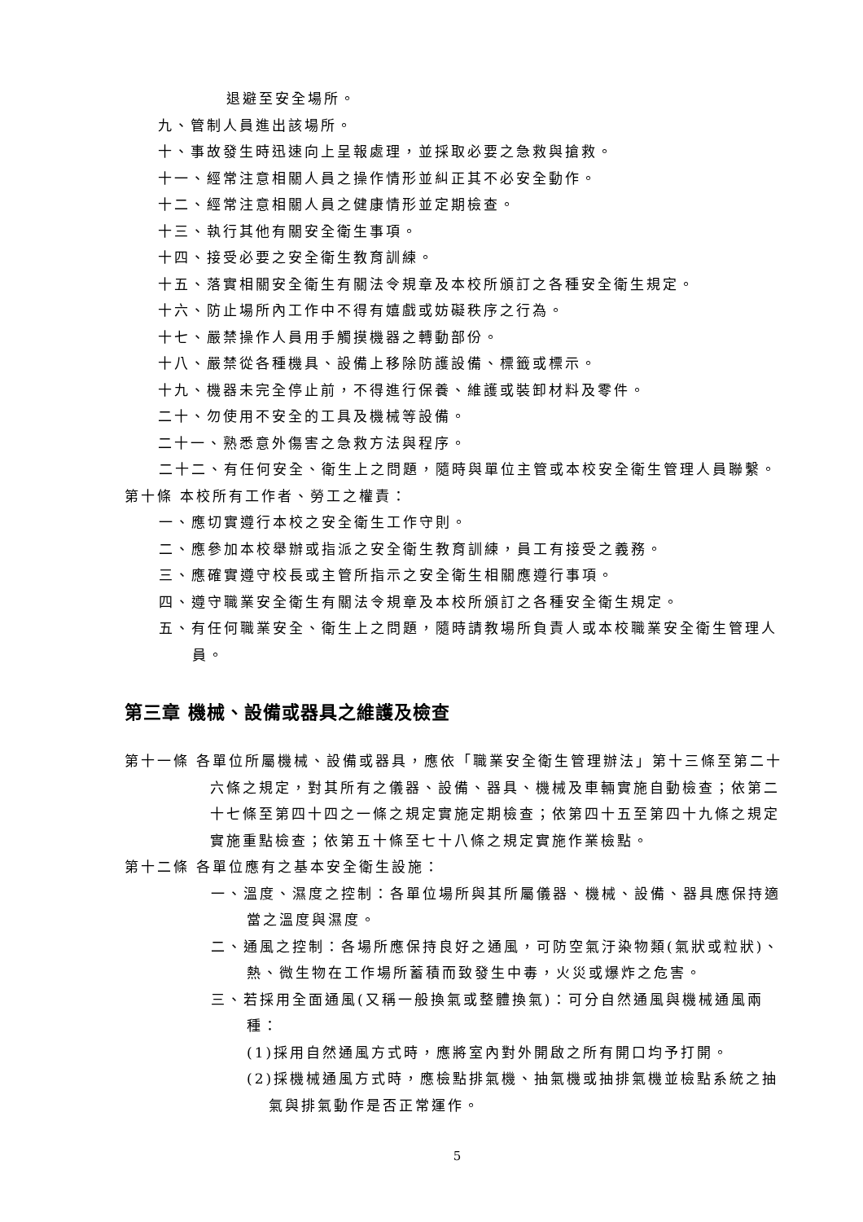退避至安全場所。
九、管制人員進出該場所。
十、事故發生時迅速向上呈報處理，並採取必要之急救與搶救。
十一、經常注意相關人員之操作情形並糾正其不必安全動作。
十二、經常注意相關人員之健康情形並定期檢查。
十三、執行其他有關安全衛生事項。
十四、接受必要之安全衛生教育訓練。
十五、落實相關安全衛生有關法令規章及本校所頒訂之各種安全衛生規定。
十六、防止場所內工作中不得有嬉戲或妨礙秩序之行為。
十七、嚴禁操作人員用手觸摸機器之轉動部份。
十八、嚴禁從各種機具、設備上移除防護設備、標籤或標示。
十九、機器未完全停止前，不得進行保養、維護或裝卸材料及零件。
二十、勿使用不安全的工具及機械等設備。
二十一、熟悉意外傷害之急救方法與程序。
二十二、有任何安全、衛生上之問題，隨時與單位主管或本校安全衛生管理人員聯繫。
第十條 本校所有工作者、勞工之權責：
一、應切實遵行本校之安全衛生工作守則。
二、應參加本校舉辦或指派之安全衛生教育訓練，員工有接受之義務。
三、應確實遵守校長或主管所指示之安全衛生相關應遵行事項。
四、遵守職業安全衛生有關法令規章及本校所頒訂之各種安全衛生規定。
五、有任何職業安全、衛生上之問題，隨時請教場所負責人或本校職業安全衛生管理人員。
第三章 機械、設備或器具之維護及檢查
第十一條 各單位所屬機械、設備或器具，應依「職業安全衛生管理辦法」第十三條至第二十六條之規定，對其所有之儀器、設備、器具、機械及車輛實施自動檢查；依第二十七條至第四十四之一條之規定實施定期檢查；依第四十五至第四十九條之規定實施重點檢查；依第五十條至七十八條之規定實施作業檢點。
第十二條 各單位應有之基本安全衛生設施：
一、溫度、濕度之控制：各單位場所與其所屬儀器、機械、設備、器具應保持適當之溫度與濕度。
二、通風之控制：各場所應保持良好之通風，可防空氣汙染物類(氣狀或粒狀)、熱、微生物在工作場所蓄積而致發生中毒，火災或爆炸之危害。
三、若採用全面通風(又稱一般換氣或整體換氣)：可分自然通風與機械通風兩種：
(1)採用自然通風方式時，應將室內對外開啟之所有開口均予打開。
(2)採機械通風方式時，應檢點排氣機、抽氣機或抽排氣機並檢點系統之抽氣與排氣動作是否正常運作。
5